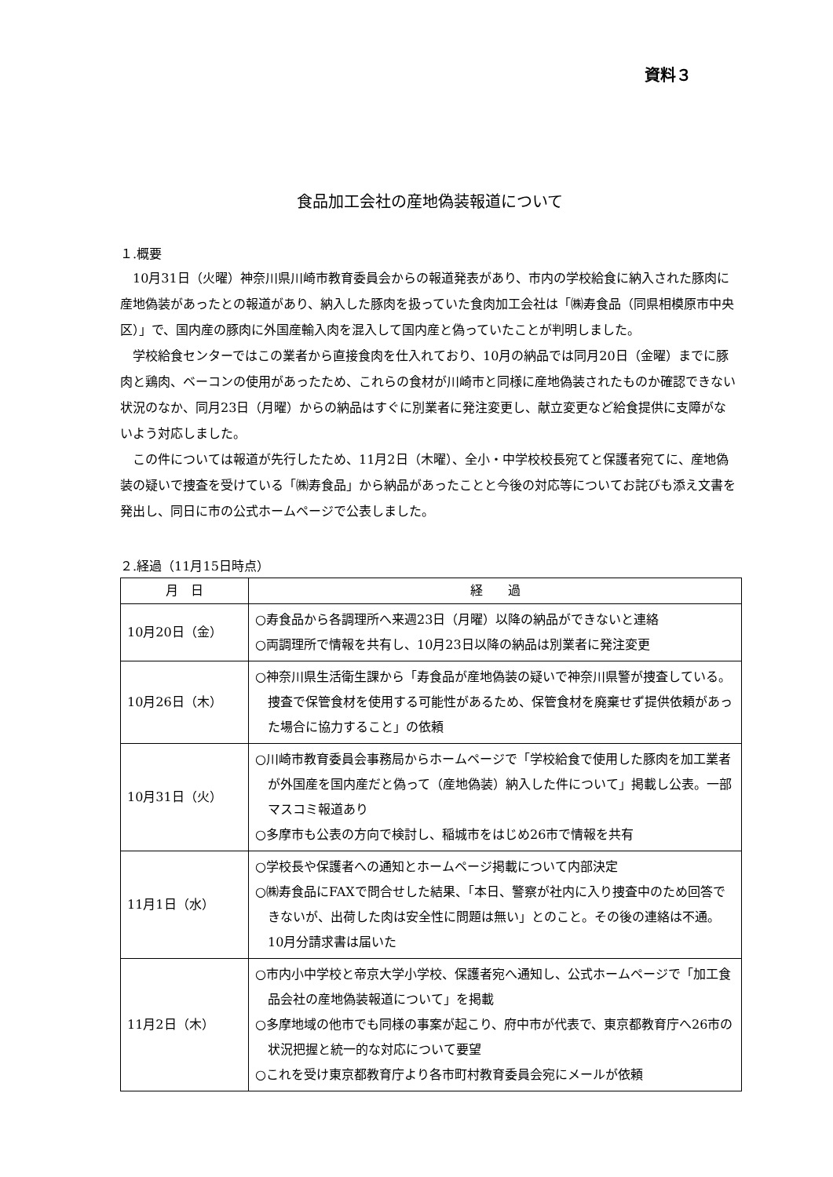資料３
食品加工会社の産地偽装報道について
１.概要
10月31日（火曜）神奈川県川崎市教育委員会からの報道発表があり、市内の学校給食に納入された豚肉に産地偽装があったとの報道があり、納入した豚肉を扱っていた食肉加工会社は「㈱寿食品（同県相模原市中央区）」で、国内産の豚肉に外国産輸入肉を混入して国内産と偽っていたことが判明しました。
学校給食センターではこの業者から直接食肉を仕入れており、10月の納品では同月20日（金曜）までに豚肉と鶏肉、ベーコンの使用があったため、これらの食材が川崎市と同様に産地偽装されたものか確認できない状況のなか、同月23日（月曜）からの納品はすぐに別業者に発注変更し、献立変更など給食提供に支障がないよう対応しました。
この件については報道が先行したため、11月2日（木曜）、全小・中学校校長宛てと保護者宛てに、産地偽装の疑いで捜査を受けている「㈱寿食品」から納品があったことと今後の対応等についてお詫びも添え文書を発出し、同日に市の公式ホームページで公表しました。
２.経過（11月15日時点）
| 月 日 | 経 過 |
| --- | --- |
| 10月20日（金） | ○寿食品から各調理所へ来週23日（月曜）以降の納品ができないと連絡 ○両調理所で情報を共有し、10月23日以降の納品は別業者に発注変更 |
| 10月26日（木） | ○神奈川県生活衛生課から「寿食品が産地偽装の疑いで神奈川県警が捜査している。捜査で保管食材を使用する可能性があるため、保管食材を廃棄せず提供依頼があった場合に協力すること」の依頼 |
| 10月31日（火） | ○川崎市教育委員会事務局からホームページで「学校給食で使用した豚肉を加工業者が外国産を国内産だと偽って（産地偽装）納入した件について」掲載し公表。一部マスコミ報道あり ○多摩市も公表の方向で検討し、稲城市をはじめ26市で情報を共有 |
| 11月1日（水） | ○学校長や保護者への通知とホームページ掲載について内部決定 ○㈱寿食品にFAXで問合せした結果、「本日、警察が社内に入り捜査中のため回答できないが、出荷した肉は安全性に問題は無い」とのこと。その後の連絡は不通。10月分請求書は届いた |
| 11月2日（木） | ○市内小中学校と帝京大学小学校、保護者宛へ通知し、公式ホームページで「加工食品会社の産地偽装報道について」を掲載 ○多摩地域の他市でも同様の事案が起こり、府中市が代表で、東京都教育庁へ26市の状況把握と統一的な対応について要望 ○これを受け東京都教育庁より各市町村教育委員会宛にメールが依頼 |